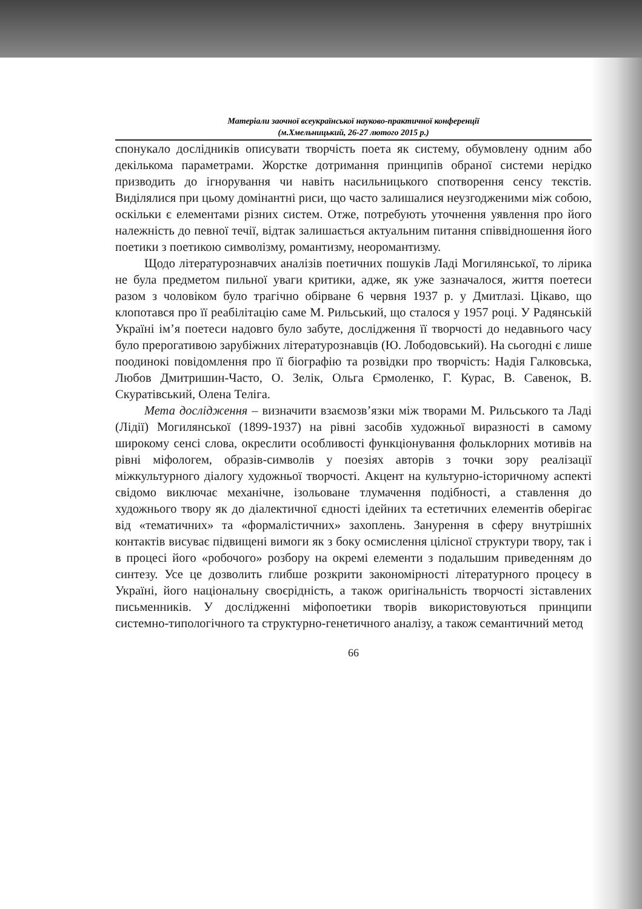Матеріали заочної всеукраїнської науково-практичної конференції
(м.Хмельницький, 26-27 лютого 2015 р.)
спонукало дослідників описувати творчість поета як систему, обумовлену одним або декількома параметрами. Жорстке дотримання принципів обраної системи нерідко призводить до ігнорування чи навіть насильницького спотворення сенсу текстів. Виділялися при цьому домінантні риси, що часто залишалися неузгодженими між собою, оскільки є елементами різних систем. Отже, потребують уточнення уявлення про його належність до певної течії, відтак залишається актуальним питання співвідношення його поетики з поетикою символізму, романтизму, неоромантизму.
Щодо літературознавчих аналізів поетичних пошуків Ладі Могилянської, то лірика не була предметом пильної уваги критики, адже, як уже зазначалося, життя поетеси разом з чоловіком було трагічно обірване 6 червня 1937 р. у Дмитлазі. Цікаво, що клопотався про її реабілітацію саме М. Рильський, що сталося у 1957 році. У Радянській Україні ім’я поетеси надовго було забуте, дослідження її творчості до недавнього часу було прерогативою зарубіжних літературознавців (Ю. Лободовський). На сьогодні є лише поодинокі повідомлення про її біографію та розвідки про творчість: Надія Галковська, Любов Дмитришин-Часто, О. Зелік, Ольга Єрмоленко, Г. Курас, В. Савенок, В. Скуратівський, Олена Теліга.
Мета дослідження – визначити взаємозв’язки між творами М. Рильського та Ладі (Лідії) Могилянської (1899-1937) на рівні засобів художньої виразності в самому широкому сенсі слова, окреслити особливості функціонування фольклорних мотивів на рівні міфологем, образів-символів у поезіях авторів з точки зору реалізації міжкультурного діалогу художньої творчості. Акцент на культурно-історичному аспекті свідомо виключає механічне, ізольоване тлумачення подібності, а ставлення до художнього твору як до діалектичної єдності ідейних та естетичних елементів оберігає від «тематичних» та «формалістичних» захоплень. Занурення в сферу внутрішніх контактів висуває підвищені вимоги як з боку осмислення цілісної структури твору, так і в процесі його «робочого» розбору на окремі елементи з подальшим приведенням до синтезу. Усе це дозволить глибше розкрити закономірності літературного процесу в Україні, його національну своєрідність, а також оригінальність творчості зіставлених письменників. У дослідженні міфопоетики творів використовуються принципи системно-типологічного та структурно-генетичного аналізу, а також семантичний метод
66